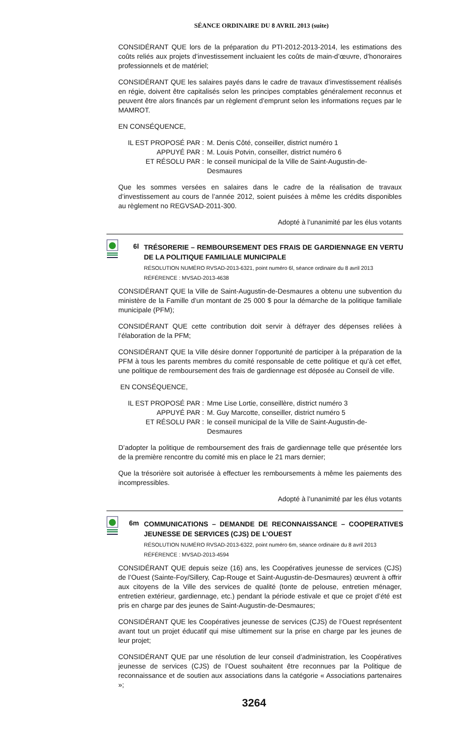SÉANCE ORDINAIRE DU 8 AVRIL 2013 (suite)
CONSIDÉRANT QUE lors de la préparation du PTI-2012-2013-2014, les estimations des coûts reliés aux projets d’investissement incluaient les coûts de main-d’œuvre, d’honoraires professionnels et de matériel;
CONSIDÉRANT QUE les salaires payés dans le cadre de travaux d’investissement réalisés en régie, doivent être capitalisés selon les principes comptables généralement reconnus et peuvent être alors financés par un règlement d’emprunt selon les informations reçues par le MAMROT.
EN CONSÉQUENCE,
IL EST PROPOSÉ PAR :
M. Denis Côté, conseiller, district numéro 1
APPUYÉ PAR :
M. Louis Potvin, conseiller, district numéro 6
ET RÉSOLU PAR :
le conseil municipal de la Ville de Saint-Augustin-de-Desmaures
Que les sommes versées en salaires dans le cadre de la réalisation de travaux d’investissement au cours de l’année 2012, soient puisées à même les crédits disponibles au règlement no REGVSAD-2011-300.
Adopté à l’unanimité par les élus votants
6l
TRÉSORERIE – REMBOURSEMENT DES FRAIS DE GARDIENNAGE EN VERTU DE LA POLITIQUE FAMILIALE MUNICIPALE
RÉSOLUTION NUMÉRO RVSAD-2013-6321, point numéro 6l, séance ordinaire du 8 avril 2013
RÉFÉRENCE : MVSAD-2013-4638
CONSIDÉRANT QUE la Ville de Saint-Augustin-de-Desmaures a obtenu une subvention du ministère de la Famille d’un montant de 25 000 $ pour la démarche de la politique familiale municipale (PFM);
CONSIDÉRANT QUE cette contribution doit servir à défrayer des dépenses reliées à l’élaboration de la PFM;
CONSIDÉRANT QUE la Ville désire donner l’opportunité de participer à la préparation de la PFM à tous les parents membres du comité responsable de cette politique et qu’à cet effet, une politique de remboursement des frais de gardiennage est déposée au Conseil de ville.
EN CONSÉQUENCE,
IL EST PROPOSÉ PAR :
Mme Lise Lortie, conseillère, district numéro 3
APPUYÉ PAR :
M. Guy Marcotte, conseiller, district numéro 5
ET RÉSOLU PAR :
le conseil municipal de la Ville de Saint-Augustin-de-Desmaures
D’adopter la politique de remboursement des frais de gardiennage telle que présentée lors de la première rencontre du comité mis en place le 21 mars dernier;
Que la trésorière soit autorisée à effectuer les remboursements à même les paiements des incompressibles.
Adopté à l’unanimité par les élus votants
6m
COMMUNICATIONS – DEMANDE DE RECONNAISSANCE – COOPERATIVES JEUNESSE DE SERVICES (CJS) DE L’OUEST
RÉSOLUTION NUMÉRO RVSAD-2013-6322, point numéro 6m, séance ordinaire du 8 avril 2013
RÉFÉRENCE : MVSAD-2013-4594
CONSIDÉRANT QUE depuis seize (16) ans, les Coopératives jeunesse de services (CJS) de l’Ouest (Sainte-Foy/Sillery, Cap-Rouge et Saint-Augustin-de-Desmaures) œuvrent à offrir aux citoyens de la Ville des services de qualité (tonte de pelouse, entretien ménager, entretien extérieur, gardiennage, etc.) pendant la période estivale et que ce projet d’été est pris en charge par des jeunes de Saint-Augustin-de-Desmaures;
CONSIDÉRANT QUE les Coopératives jeunesse de services (CJS) de l’Ouest représentent avant tout un projet éducatif qui mise ultimement sur la prise en charge par les jeunes de leur projet;
CONSIDÉRANT QUE par une résolution de leur conseil d’administration, les Coopératives jeunesse de services (CJS) de l’Ouest souhaitent être reconnues par la Politique de reconnaissance et de soutien aux associations dans la catégorie « Associations partenaires »;
3264